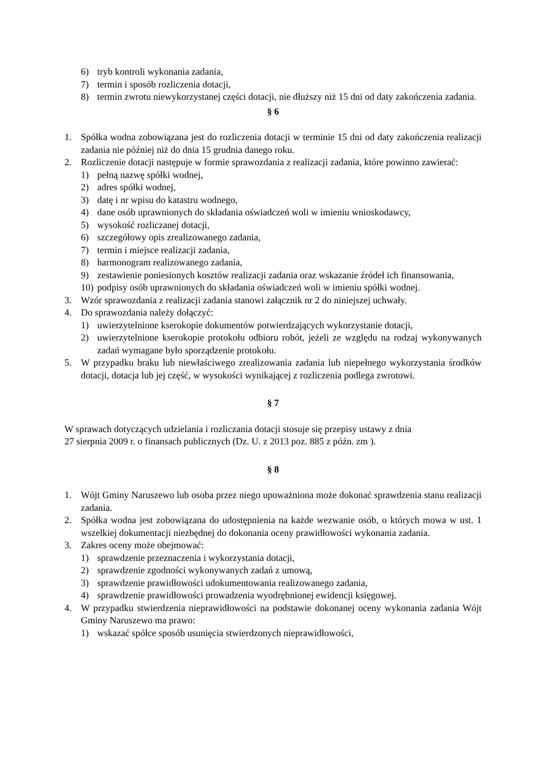6) tryb kontroli wykonania zadania,
7) termin i sposób rozliczenia dotacji,
8) termin zwrotu niewykorzystanej części dotacji, nie dłuższy niż 15 dni od daty zakończenia zadania.
§ 6
1. Spółka wodna zobowiązana jest do rozliczenia dotacji w terminie 15 dni od daty zakończenia realizacji zadania nie później niż do dnia 15 grudnia danego roku.
2. Rozliczenie dotacji następuje w formie sprawozdania z realizacji zadania, które powinno zawierać:
1) pełną nazwę spółki wodnej,
2) adres spółki wodnej,
3) datę i nr wpisu do katastru wodnego,
4) dane osób uprawnionych do składania oświadczeń woli w imieniu wnioskodawcy,
5) wysokość rozliczanej dotacji,
6) szczegółowy opis zrealizowanego zadania,
7) termin i miejsce realizacji zadania,
8) harmonogram realizowanego zadania,
9) zestawienie poniesionych kosztów realizacji zadania oraz wskazanie źródeł ich finansowania,
10) podpisy osób uprawnionych do składania oświadczeń woli w imieniu spółki wodnej.
3. Wzór sprawozdania z realizacji zadania stanowi załącznik nr 2 do niniejszej uchwały.
4. Do sprawozdania należy dołączyć:
1) uwierzytelnione kserokopie dokumentów potwierdzających wykorzystanie dotacji,
2) uwierzytelnione kserokopie protokołu odbioru robót, jeżeli ze względu na rodzaj wykonywanych zadań wymagane było sporządzenie protokołu.
5. W przypadku braku lub niewłaściwego zrealizowania zadania lub niepełnego wykorzystania środków dotacji, dotacja lub jej część, w wysokości wynikającej z rozliczenia podlega zwrotowi.
§ 7
W sprawach dotyczących udzielania i rozliczania dotacji stosuje się przepisy ustawy z dnia
27 sierpnia 2009 r. o finansach publicznych (Dz. U. z 2013 poz. 885 z późn. zm ).
§ 8
1. Wójt Gminy Naruszewo lub osoba przez niego upoważniona może dokonać sprawdzenia stanu realizacji zadania.
2. Spółka wodna jest zobowiązana do udostępnienia na każde wezwanie osób, o których mowa w ust. 1 wszelkiej dokumentacji niezbędnej do dokonania oceny prawidłowości wykonania zadania.
3. Zakres oceny może obejmować:
1) sprawdzenie przeznaczenia i wykorzystania dotacji,
2) sprawdzenie zgodności wykonywanych zadań z umową,
3) sprawdzenie prawidłowości udokumentowania realizowanego zadania,
4) sprawdzenie prawidłowości prowadzenia wyodrębnionej ewidencji księgowej.
4. W przypadku stwierdzenia nieprawidłowości na podstawie dokonanej oceny wykonania zadania Wójt Gminy Naruszewo ma prawo:
1) wskazać spółce sposób usunięcia stwierdzonych nieprawidłowości,